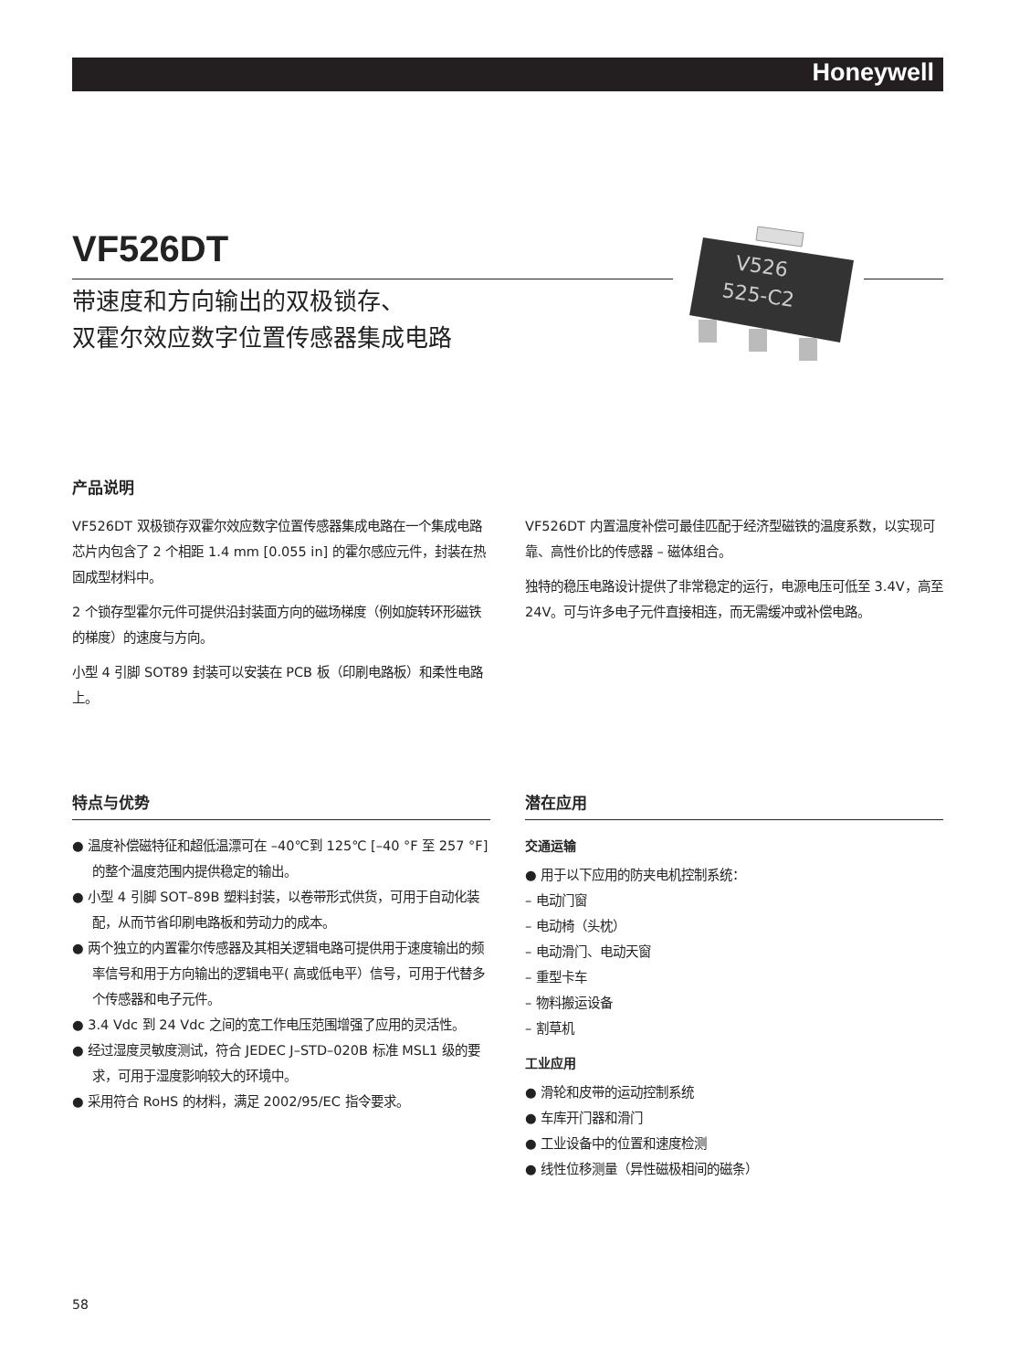Honeywell
VF526DT
带速度和方向输出的双极锁存、
双霍尔效应数字位置传感器集成电路
V526
525-C2
产品说明
VF526DT 双极锁存双霍尔效应数字位置传感器集成电路在一个集成电路芯片内包含了 2 个相距 1.4 mm [0.055 in] 的霍尔感应元件，封装在热固成型材料中。
2 个锁存型霍尔元件可提供沿封装面方向的磁场梯度（例如旋转环形磁铁的梯度）的速度与方向。
小型 4 引脚 SOT89 封装可以安装在 PCB 板（印刷电路板）和柔性电路上。
VF526DT 内置温度补偿可最佳匹配于经济型磁铁的温度系数，以实现可靠、高性价比的传感器 – 磁体组合。
独特的稳压电路设计提供了非常稳定的运行，电源电压可低至 3.4V，高至 24V。可与许多电子元件直接相连，而无需缓冲或补偿电路。
特点与优势
● 温度补偿磁特征和超低温漂可在 –40℃到 125℃ [–40 °F 至 257 °F] 的整个温度范围内提供稳定的输出。
● 小型 4 引脚 SOT–89B 塑料封装，以卷带形式供货，可用于自动化装配，从而节省印刷电路板和劳动力的成本。
● 两个独立的内置霍尔传感器及其相关逻辑电路可提供用于速度输出的频率信号和用于方向输出的逻辑电平( 高或低电平）信号，可用于代替多个传感器和电子元件。
● 3.4 Vdc 到 24 Vdc 之间的宽工作电压范围增强了应用的灵活性。
● 经过湿度灵敏度测试，符合 JEDEC J–STD–020B 标准 MSL1 级的要求，可用于湿度影响较大的环境中。
● 采用符合 RoHS 的材料，满足 2002/95/EC 指令要求。
潜在应用
交通运输
● 用于以下应用的防夹电机控制系统：
– 电动门窗
– 电动椅（头枕）
– 电动滑门、电动天窗
– 重型卡车
– 物料搬运设备
– 割草机
工业应用
● 滑轮和皮带的运动控制系统
● 车库开门器和滑门
● 工业设备中的位置和速度检测
● 线性位移测量（异性磁极相间的磁条）
58